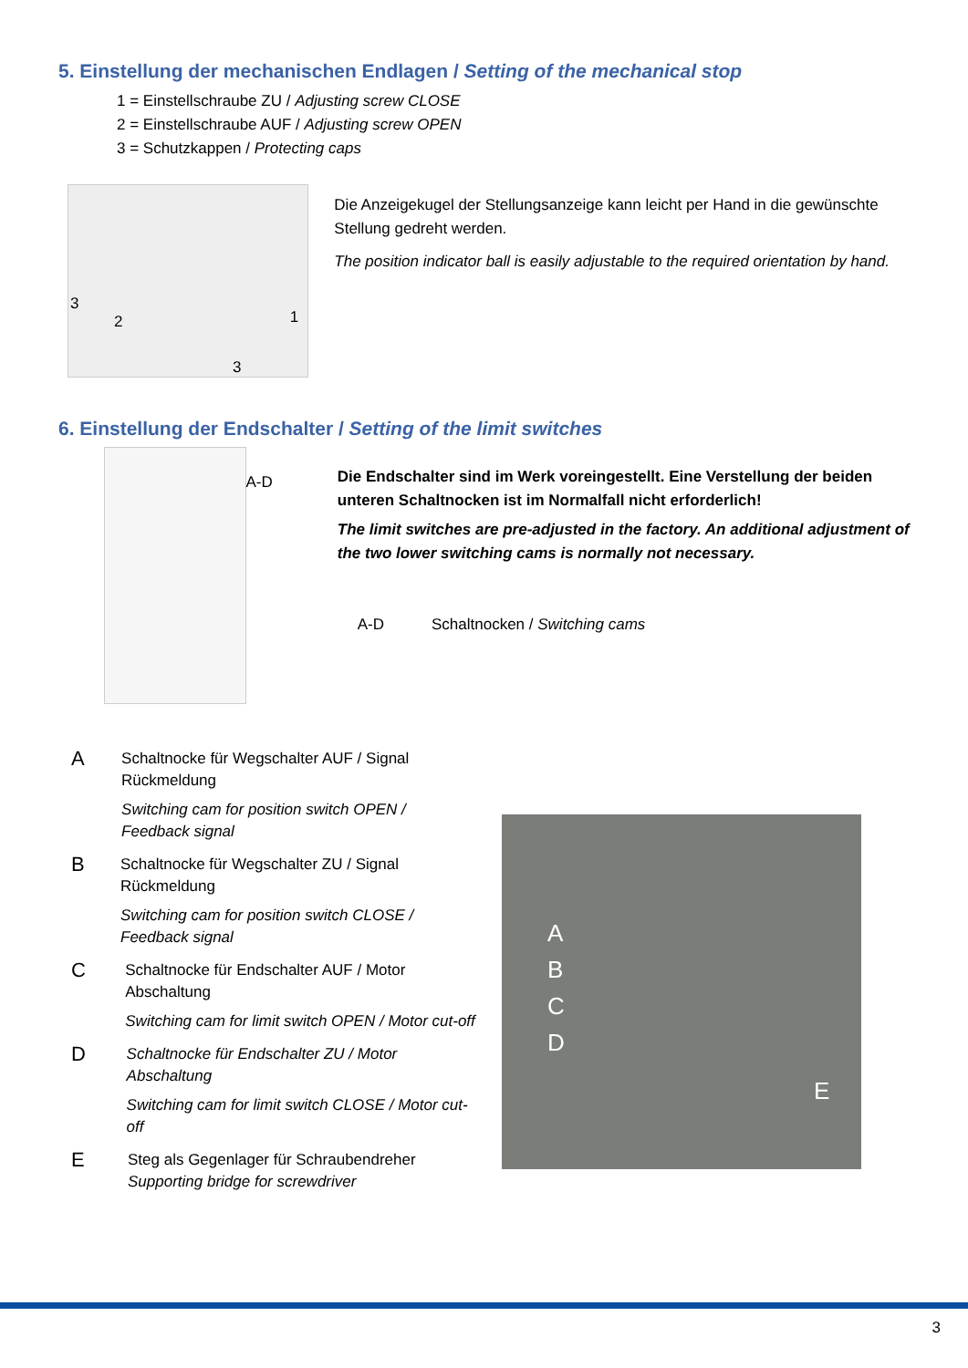5. Einstellung der mechanischen Endlagen / Setting of the mechanical stop
1 = Einstellschraube ZU / Adjusting screw CLOSE
2 = Einstellschraube AUF / Adjusting screw OPEN
3 = Schutzkappen / Protecting caps
3
2 1
3
Die Anzeigekugel der Stellungsanzeige kann leicht per Hand in die gewünschte Stellung gedreht werden.
The position indicator ball is easily adjustable to the required orientation by hand.
6. Einstellung der Endschalter / Setting of the limit switches
A-D
Die Endschalter sind im Werk voreingestellt. Eine Verstellung der beiden unteren Schaltnocken ist im Normalfall nicht erforderlich!
The limit switches are pre-adjusted in the factory. An additional adjustment of the two lower switching cams is normally not necessary.
A-D Schaltnocken / Switching cams
A
Schaltnocke für Wegschalter AUF / Signal Rückmeldung
Switching cam for position switch OPEN / Feedback signal
B
Schaltnocke für Wegschalter ZU / Signal Rückmeldung
Switching cam for position switch CLOSE / Feedback signal
C
Schaltnocke für Endschalter AUF / Motor Abschaltung
Switching cam for limit switch OPEN / Motor cut-off
D
Schaltnocke für Endschalter ZU / Motor Abschaltung
Switching cam for limit switch CLOSE / Motor cut-off
E
Steg als Gegenlager für Schraubendreher
Supporting bridge for screwdriver
A
B
C
D
E
3